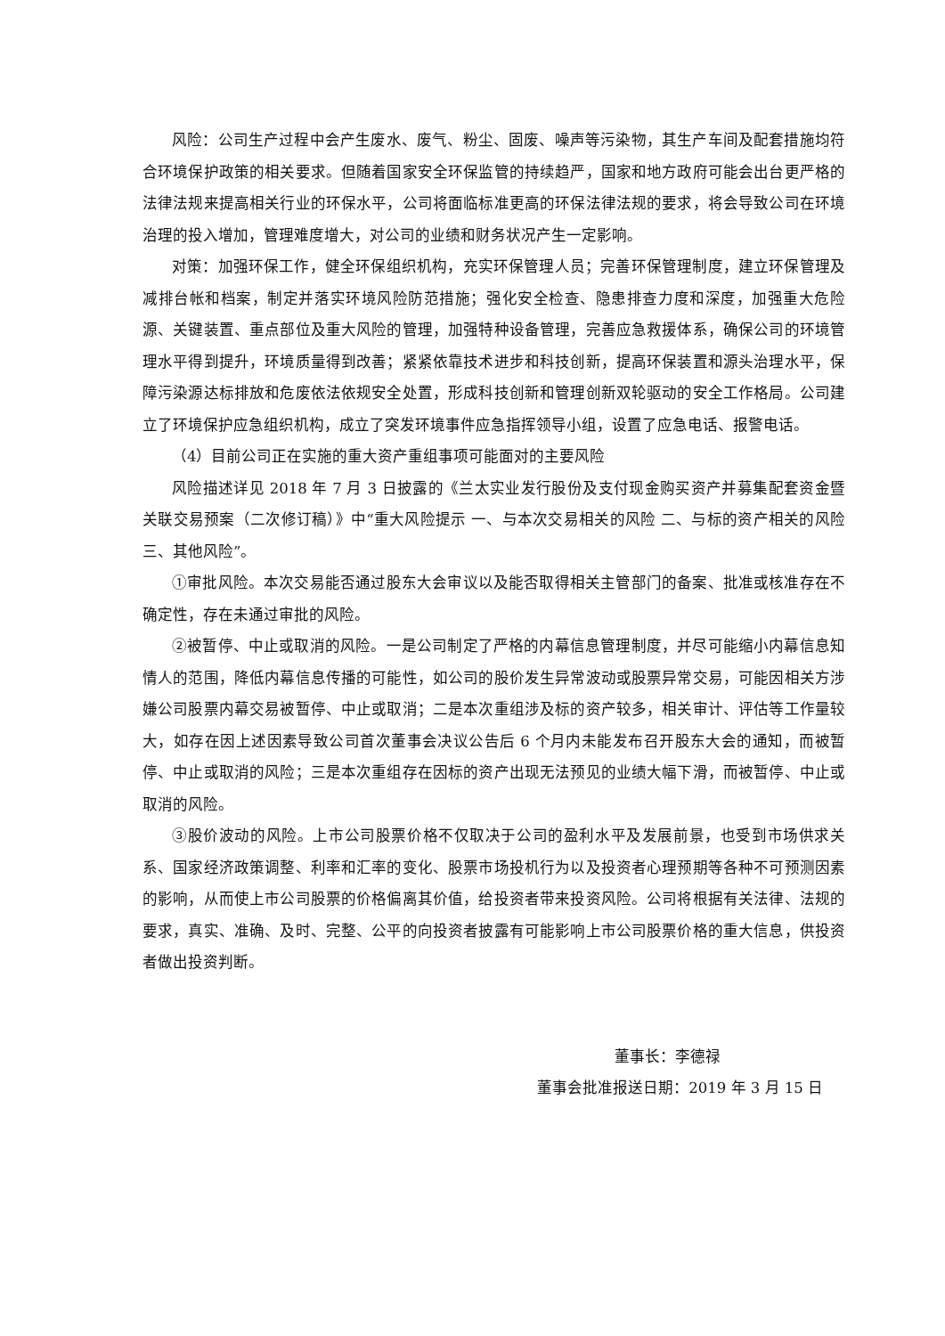风险：公司生产过程中会产生废水、废气、粉尘、固废、噪声等污染物，其生产车间及配套措施均符合环境保护政策的相关要求。但随着国家安全环保监管的持续趋严，国家和地方政府可能会出台更严格的法律法规来提高相关行业的环保水平，公司将面临标准更高的环保法律法规的要求，将会导致公司在环境治理的投入增加，管理难度增大，对公司的业绩和财务状况产生一定影响。
对策：加强环保工作，健全环保组织机构，充实环保管理人员；完善环保管理制度，建立环保管理及减排台帐和档案，制定并落实环境风险防范措施；强化安全检查、隐患排查力度和深度，加强重大危险源、关键装置、重点部位及重大风险的管理，加强特种设备管理，完善应急救援体系，确保公司的环境管理水平得到提升，环境质量得到改善；紧紧依靠技术进步和科技创新，提高环保装置和源头治理水平，保障污染源达标排放和危废依法依规安全处置，形成科技创新和管理创新双轮驱动的安全工作格局。公司建立了环境保护应急组织机构，成立了突发环境事件应急指挥领导小组，设置了应急电话、报警电话。
（4）目前公司正在实施的重大资产重组事项可能面对的主要风险
风险描述详见 2018 年 7 月 3 日披露的《兰太实业发行股份及支付现金购买资产并募集配套资金暨关联交易预案（二次修订稿）》中“重大风险提示 一、与本次交易相关的风险 二、与标的资产相关的风险 三、其他风险”。
①审批风险。本次交易能否通过股东大会审议以及能否取得相关主管部门的备案、批准或核准存在不确定性，存在未通过审批的风险。
②被暂停、中止或取消的风险。一是公司制定了严格的内幕信息管理制度，并尽可能缩小内幕信息知情人的范围，降低内幕信息传播的可能性，如公司的股价发生异常波动或股票异常交易，可能因相关方涉嫌公司股票内幕交易被暂停、中止或取消；二是本次重组涉及标的资产较多，相关审计、评估等工作量较大，如存在因上述因素导致公司首次董事会决议公告后 6 个月内未能发布召开股东大会的通知，而被暂停、中止或取消的风险；三是本次重组存在因标的资产出现无法预见的业绩大幅下滑，而被暂停、中止或取消的风险。
③股价波动的风险。上市公司股票价格不仅取决于公司的盈利水平及发展前景，也受到市场供求关系、国家经济政策调整、利率和汇率的变化、股票市场投机行为以及投资者心理预期等各种不可预测因素的影响，从而使上市公司股票的价格偏离其价值，给投资者带来投资风险。公司将根据有关法律、法规的要求，真实、准确、及时、完整、公平的向投资者披露有可能影响上市公司股票价格的重大信息，供投资者做出投资判断。
董事长：李德禄
董事会批准报送日期：2019 年 3 月 15 日